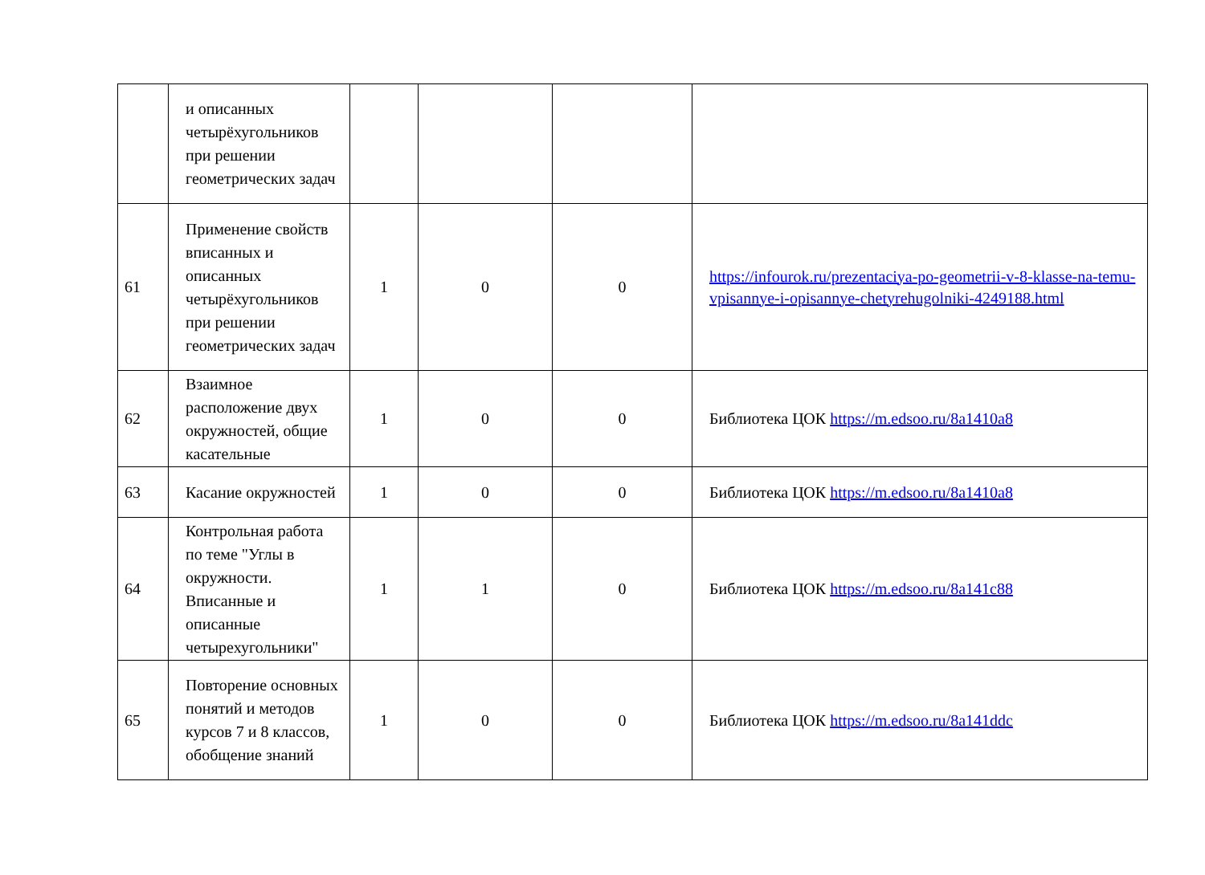| | и описанных четырёхугольников при решении геометрических задач | | | | |
| 61 | Применение свойств вписанных и описанных четырёхугольников при решении геометрических задач | 1 | 0 | 0 | https://infourok.ru/prezentaciya-po-geometrii-v-8-klasse-na-temu-vpisannye-i-opisannye-chetyrehugolniki-4249188.html |
| 62 | Взаимное расположение двух окружностей, общие касательные | 1 | 0 | 0 | Библиотека ЦОК https://m.edsoo.ru/8a1410a8 |
| 63 | Касание окружностей | 1 | 0 | 0 | Библиотека ЦОК https://m.edsoo.ru/8a1410a8 |
| 64 | Контрольная работа по теме "Углы в окружности. Вписанные и описанные четырехугольники" | 1 | 1 | 0 | Библиотека ЦОК https://m.edsoo.ru/8a141c88 |
| 65 | Повторение основных понятий и методов курсов 7 и 8 классов, обобщение знаний | 1 | 0 | 0 | Библиотека ЦОК https://m.edsoo.ru/8a141ddc |